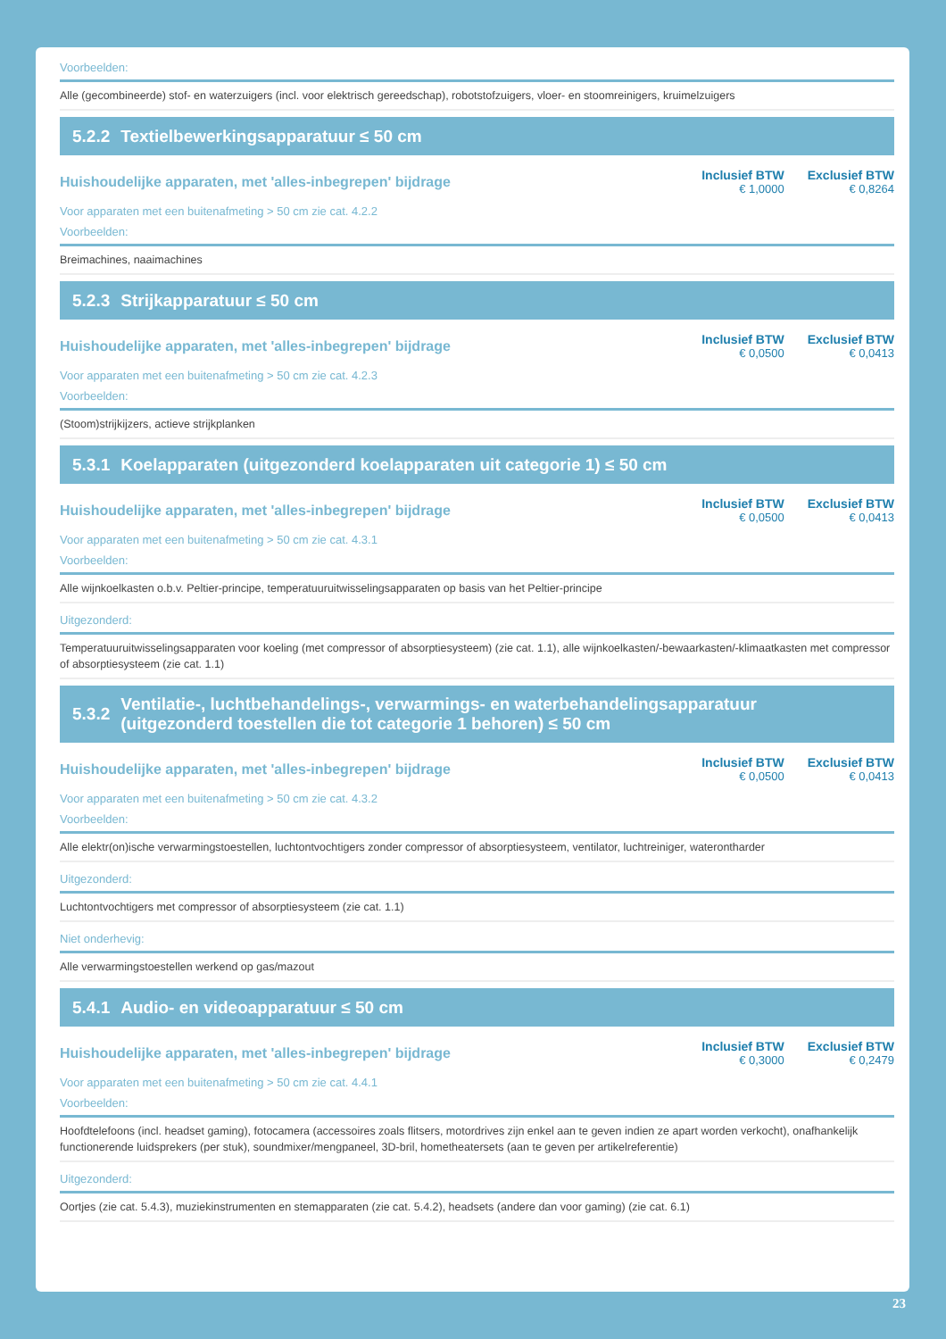Voorbeelden:
Alle (gecombineerde) stof- en waterzuigers (incl. voor elektrisch gereedschap), robotstofzuigers, vloer- en stoomreinigers, kruimelzuigers
5.2.2 Textielbewerkingsapparatuur ≤ 50 cm
Huishoudelijke apparaten, met 'alles-inbegrepen' bijdrage
| Inclusief BTW | Exclusief BTW |
| --- | --- |
| € 1,0000 | € 0,8264 |
Voor apparaten met een buitenafmeting > 50 cm zie cat. 4.2.2
Voorbeelden:
Breimachines, naaimachines
5.2.3 Strijkapparatuur ≤ 50 cm
Huishoudelijke apparaten, met 'alles-inbegrepen' bijdrage
| Inclusief BTW | Exclusief BTW |
| --- | --- |
| € 0,0500 | € 0,0413 |
Voor apparaten met een buitenafmeting > 50 cm zie cat. 4.2.3
Voorbeelden:
(Stoom)strijkijzers, actieve strijkplanken
5.3.1 Koelapparaten (uitgezonderd koelapparaten uit categorie 1) ≤ 50 cm
Huishoudelijke apparaten, met 'alles-inbegrepen' bijdrage
| Inclusief BTW | Exclusief BTW |
| --- | --- |
| € 0,0500 | € 0,0413 |
Voor apparaten met een buitenafmeting > 50 cm zie cat. 4.3.1
Voorbeelden:
Alle wijnkoelkasten o.b.v. Peltier-principe, temperatuuruitwisselingsapparaten op basis van het Peltier-principe
Uitgezonderd:
Temperatuuruitwisselingsapparaten voor koeling (met compressor of absorptiesysteem) (zie cat. 1.1), alle wijnkoelkasten/-bewaarkasten/-klimaatkasten met compressor of absorptiesysteem (zie cat. 1.1)
5.3.2 Ventilatie-, luchtbehandelings-, verwarmings- en waterbehandelingsapparatuur
(uitgezonderd toestellen die tot categorie 1 behoren) ≤ 50 cm
Huishoudelijke apparaten, met 'alles-inbegrepen' bijdrage
| Inclusief BTW | Exclusief BTW |
| --- | --- |
| € 0,0500 | € 0,0413 |
Voor apparaten met een buitenafmeting > 50 cm zie cat. 4.3.2
Voorbeelden:
Alle elektr(on)ische verwarmingstoestellen, luchtontvochtigers zonder compressor of absorptiesysteem, ventilator, luchtreiniger, waterontharder
Uitgezonderd:
Luchtontvochtigers met compressor of absorptiesysteem (zie cat. 1.1)
Niet onderhevig:
Alle verwarmingstoestellen werkend op gas/mazout
5.4.1 Audio- en videoapparatuur ≤ 50 cm
Huishoudelijke apparaten, met 'alles-inbegrepen' bijdrage
| Inclusief BTW | Exclusief BTW |
| --- | --- |
| € 0,3000 | € 0,2479 |
Voor apparaten met een buitenafmeting > 50 cm zie cat. 4.4.1
Voorbeelden:
Hoofdtelefoons (incl. headset gaming), fotocamera (accessoires zoals flitsers, motordrives zijn enkel aan te geven indien ze apart worden verkocht), onafhankelijk functionerende luidsprekers (per stuk), soundmixer/mengpaneel, 3D-bril, hometheatersets (aan te geven per artikelreferentie)
Uitgezonderd:
Oortjes (zie cat. 5.4.3), muziekinstrumenten en stemapparaten (zie cat. 5.4.2), headsets (andere dan voor gaming) (zie cat. 6.1)
23